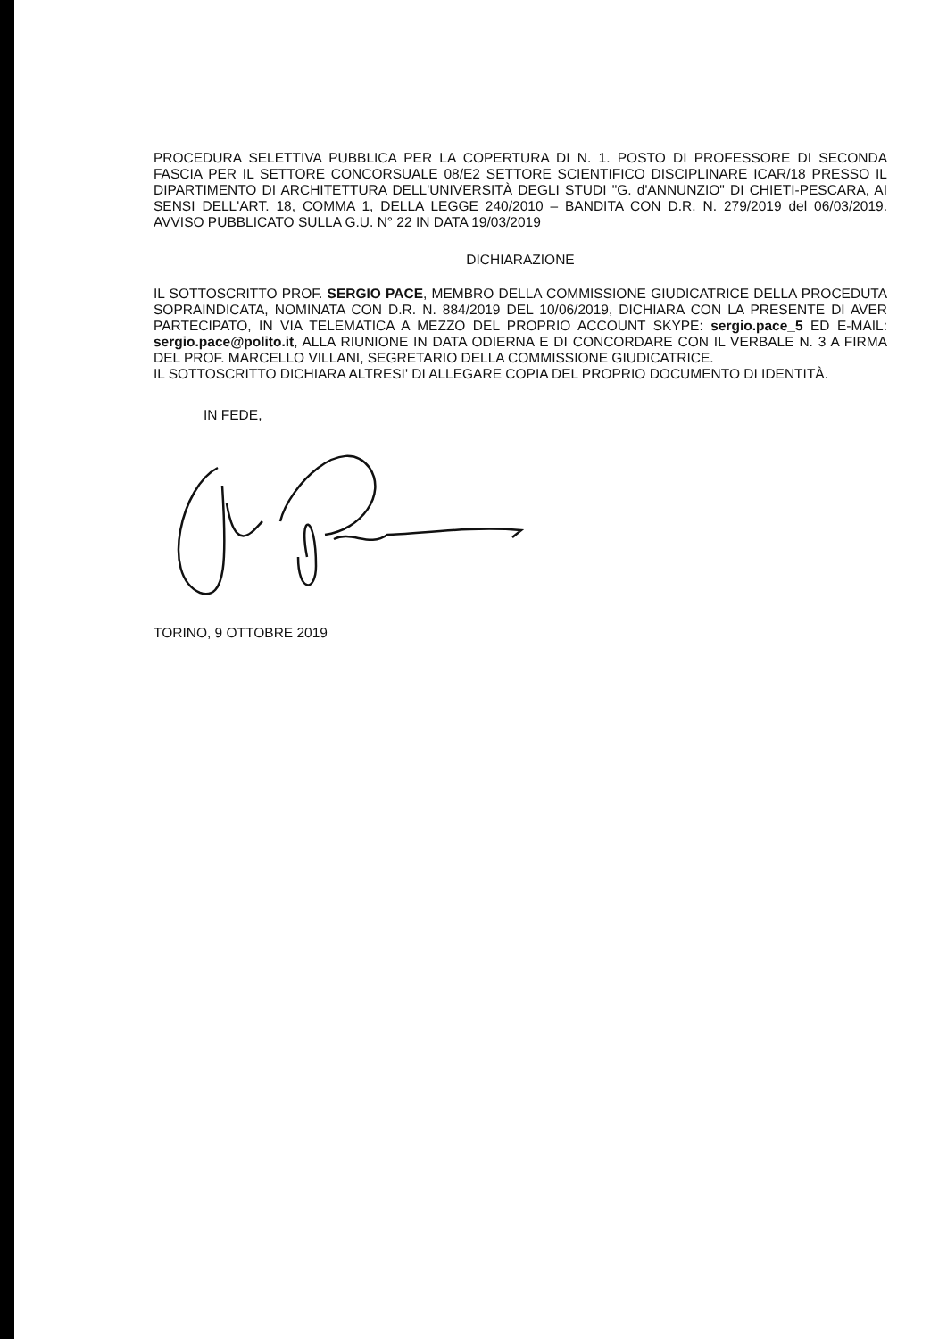PROCEDURA SELETTIVA PUBBLICA PER LA COPERTURA DI N. 1. POSTO DI PROFESSORE DI SECONDA FASCIA PER IL SETTORE CONCORSUALE 08/E2 SETTORE SCIENTIFICO DISCIPLINARE ICAR/18 PRESSO IL DIPARTIMENTO DI ARCHITETTURA DELL'UNIVERSITÀ DEGLI STUDI "G. d'ANNUNZIO" DI CHIETI-PESCARA, AI SENSI DELL'ART. 18, COMMA 1, DELLA LEGGE 240/2010 – BANDITA CON D.R. N. 279/2019 del 06/03/2019. AVVISO PUBBLICATO SULLA G.U. N° 22 IN DATA 19/03/2019
DICHIARAZIONE
IL SOTTOSCRITTO PROF. SERGIO PACE, MEMBRO DELLA COMMISSIONE GIUDICATRICE DELLA PROCEDUTA SOPRAINDICATA, NOMINATA CON D.R. N. 884/2019 DEL 10/06/2019, DICHIARA CON LA PRESENTE DI AVER PARTECIPATO, IN VIA TELEMATICA A MEZZO DEL PROPRIO ACCOUNT SKYPE: sergio.pace_5 ED E-MAIL: sergio.pace@polito.it, ALLA RIUNIONE IN DATA ODIERNA E DI CONCORDARE CON IL VERBALE N. 3 A FIRMA DEL PROF. MARCELLO VILLANI, SEGRETARIO DELLA COMMISSIONE GIUDICATRICE.
IL SOTTOSCRITTO DICHIARA ALTRESI' DI ALLEGARE COPIA DEL PROPRIO DOCUMENTO DI IDENTITÀ.
IN FEDE,
TORINO, 9 OTTOBRE 2019